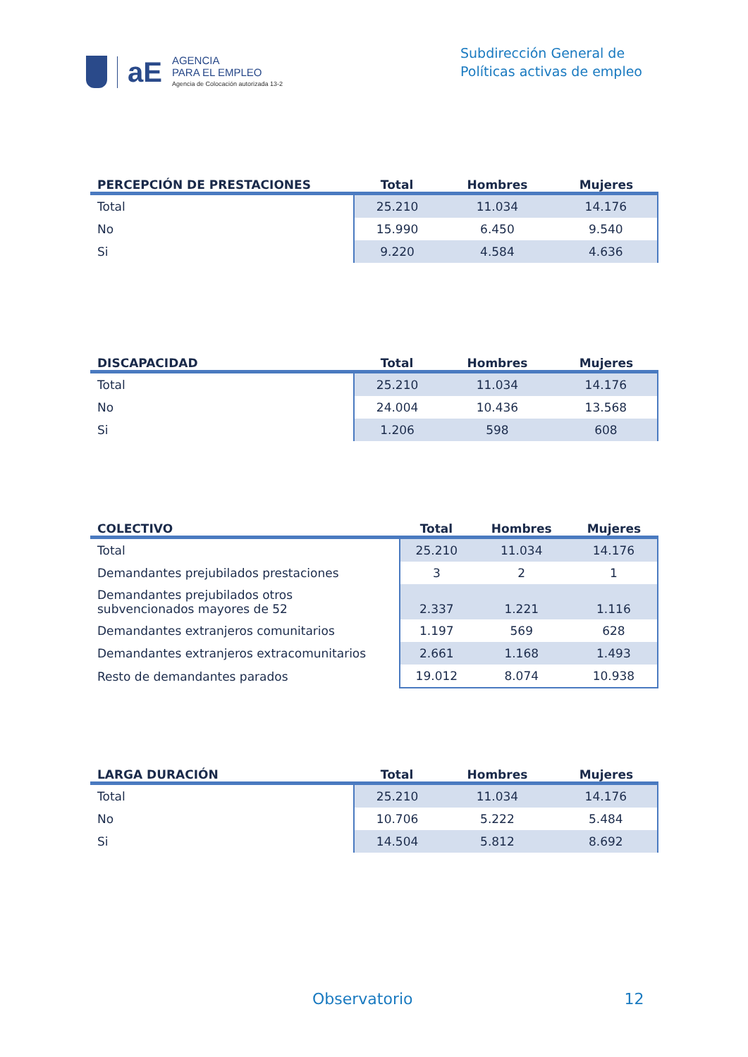aE
AGENCIA
PARA EL EMPLEO
Agencia de Colocación autorizada 13-2
Subdirección General de
Políticas activas de empleo
| PERCEPCIÓN DE PRESTACIONES | Total | Hombres | Mujeres |
| --- | --- | --- | --- |
| Total | 25.210 | 11.034 | 14.176 |
| No | 15.990 | 6.450 | 9.540 |
| Si | 9.220 | 4.584 | 4.636 |
| DISCAPACIDAD | Total | Hombres | Mujeres |
| --- | --- | --- | --- |
| Total | 25.210 | 11.034 | 14.176 |
| No | 24.004 | 10.436 | 13.568 |
| Si | 1.206 | 598 | 608 |
| COLECTIVO | Total | Hombres | Mujeres |
| --- | --- | --- | --- |
| Total | 25.210 | 11.034 | 14.176 |
| Demandantes prejubilados prestaciones | 3 | 2 | 1 |
| Demandantes prejubilados otros subvencionados mayores de 52 | 2.337 | 1.221 | 1.116 |
| Demandantes extranjeros comunitarios | 1.197 | 569 | 628 |
| Demandantes extranjeros extracomunitarios | 2.661 | 1.168 | 1.493 |
| Resto de demandantes parados | 19.012 | 8.074 | 10.938 |
| LARGA DURACIÓN | Total | Hombres | Mujeres |
| --- | --- | --- | --- |
| Total | 25.210 | 11.034 | 14.176 |
| No | 10.706 | 5.222 | 5.484 |
| Si | 14.504 | 5.812 | 8.692 |
Observatorio 12